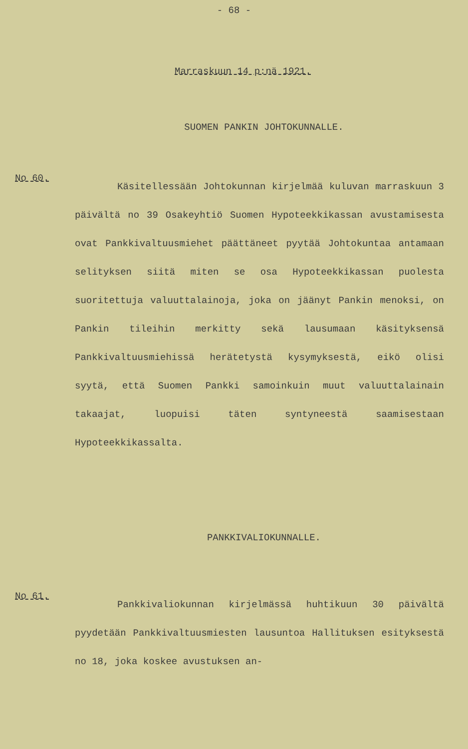- 68 -
Marraskuun 14 p:nä 1921.
SUOMEN PANKIN JOHTOKUNNALLE.
No 60.
Käsitellessään Johtokunnan kirjelmää kuluvan marraskuun 3 päivältä no 39 Osakeyhtiö Suomen Hypoteekkikassan avustamisesta ovat Pankkivaltuusmiehet päättäneet pyytää Johtokuntaa antamaan selityksen siitä miten se osa Hypoteekkikassan puolesta suoritettuja valuuttalainoja, joka on jäänyt Pankin menoksi, on Pankin tileihin merkitty sekä lausumaan käsityksensä Pankkivaltuusmiehissä herätetystä kysymyksestä, eikö olisi syytä, että Suomen Pankki samoinkuin muut valuuttalainain takaajat, luopuisi täten syntyneestä saamisestaan Hypoteekkikassalta.
PANKKIVALIOKUNNALLE.
No 61.
Pankkivaliokunnan kirjelmässä huhtikuun 30 päivältä pyydetään Pankkivaltuusmiesten lausuntoa Hallituksen esityksestä no 18, joka koskee avustuksen an-